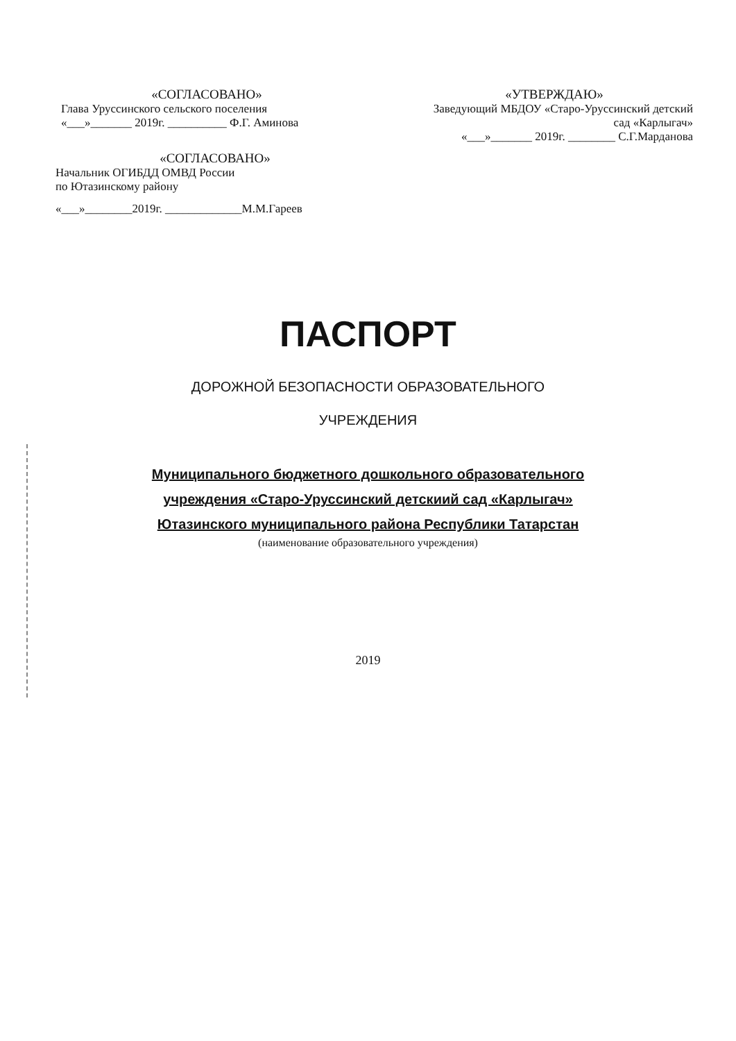«СОГЛАСОВАНО»
Глава Уруссинского сельского поселения
«___»_______ 2019г. __________ Ф.Г. Аминова
«УТВЕРЖДАЮ»
Заведующий МБДОУ «Старо-Уруссинский детский сад «Карлыгач»
«___»_______ 2019г. ________ С.Г.Марданова
«СОГЛАСОВАНО»
Начальник ОГИБДД ОМВД России
по Ютазинскому району
«___»________2019г. _____________М.М.Гареев
ПАСПОРТ
ДОРОЖНОЙ БЕЗОПАСНОСТИ ОБРАЗОВАТЕЛЬНОГО
УЧРЕЖДЕНИЯ
Муниципального бюджетного дошкольного образовательного
учреждения «Старо-Уруссинский детскиий сад «Карлыгач»
Ютазинского муниципального района Республики Татарстан
(наименование образовательного учреждения)
2019